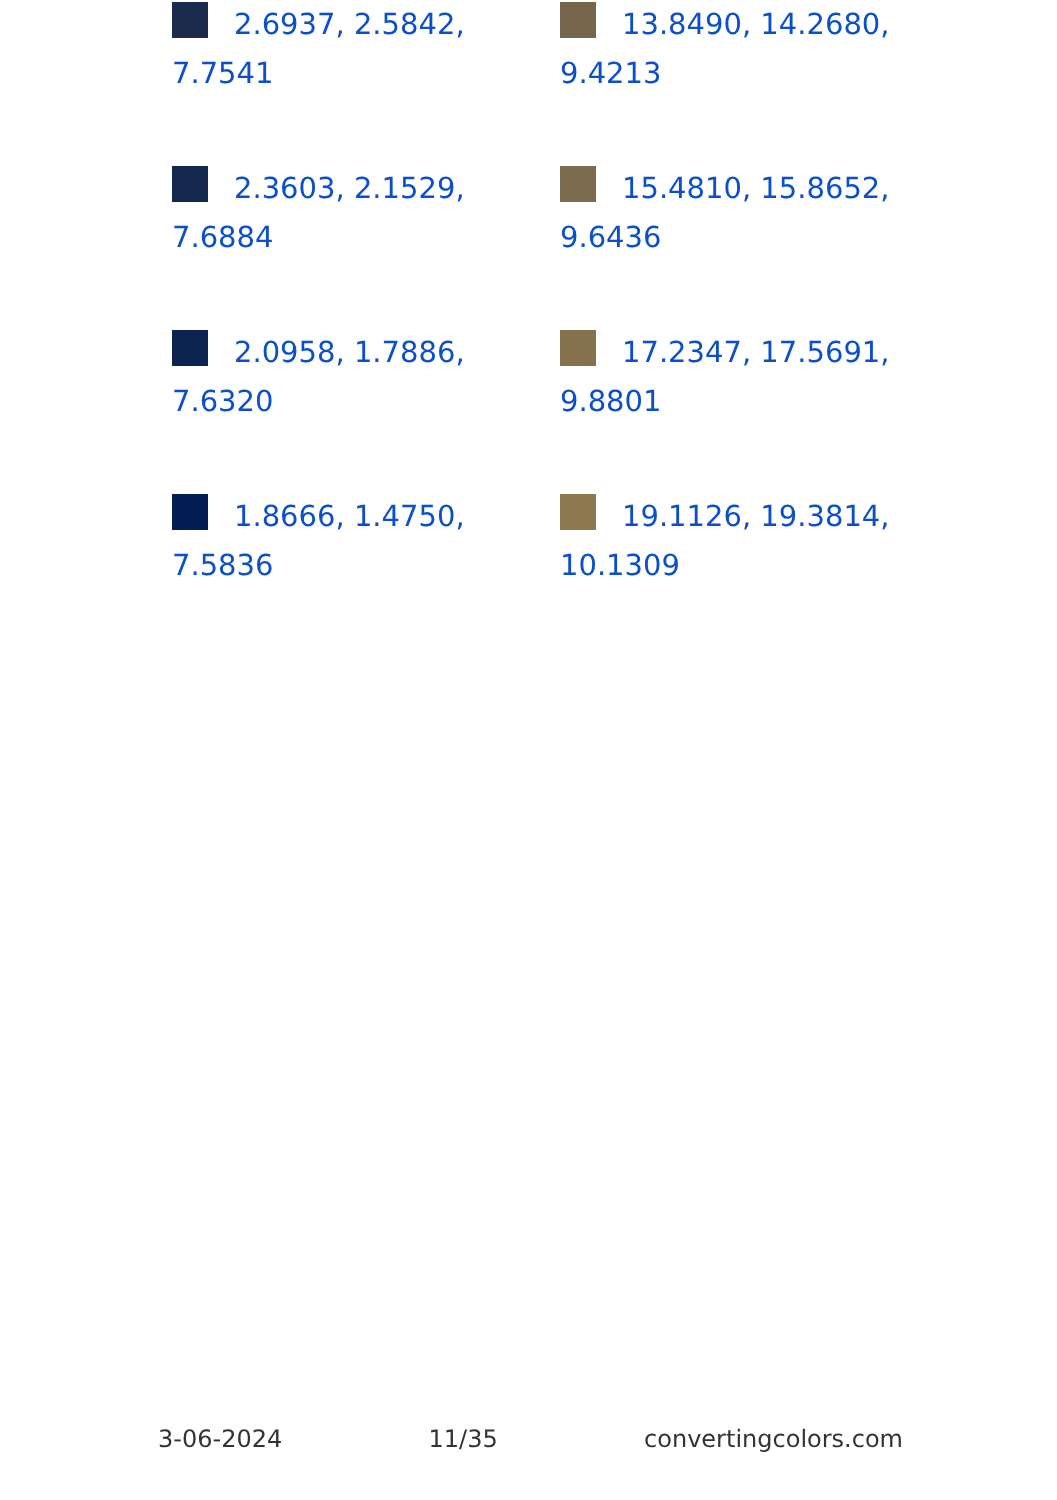2.6937, 2.5842, 7.7541
13.8490, 14.2680, 9.4213
2.3603, 2.1529, 7.6884
15.4810, 15.8652, 9.6436
2.0958, 1.7886, 7.6320
17.2347, 17.5691, 9.8801
1.8666, 1.4750, 7.5836
19.1126, 19.3814, 10.1309
3-06-2024 11/35 convertingcolors.com